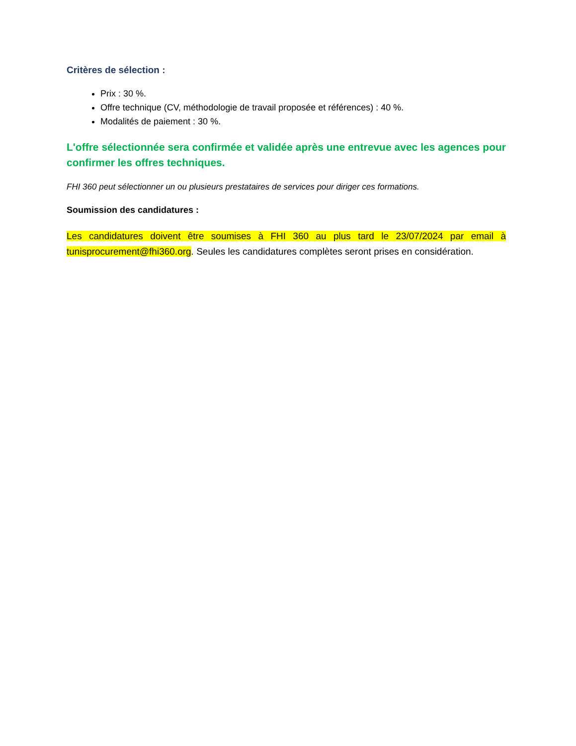Critères de sélection :
Prix : 30 %.
Offre technique (CV, méthodologie de travail proposée et références) : 40 %.
Modalités de paiement : 30 %.
L'offre sélectionnée sera confirmée et validée après une entrevue avec les agences pour confirmer les offres techniques.
FHI 360 peut sélectionner un ou plusieurs prestataires de services pour diriger ces formations.
Soumission des candidatures :
Les candidatures doivent être soumises à FHI 360 au plus tard le 23/07/2024 par email à tunisprocurement@fhi360.org. Seules les candidatures complètes seront prises en considération.